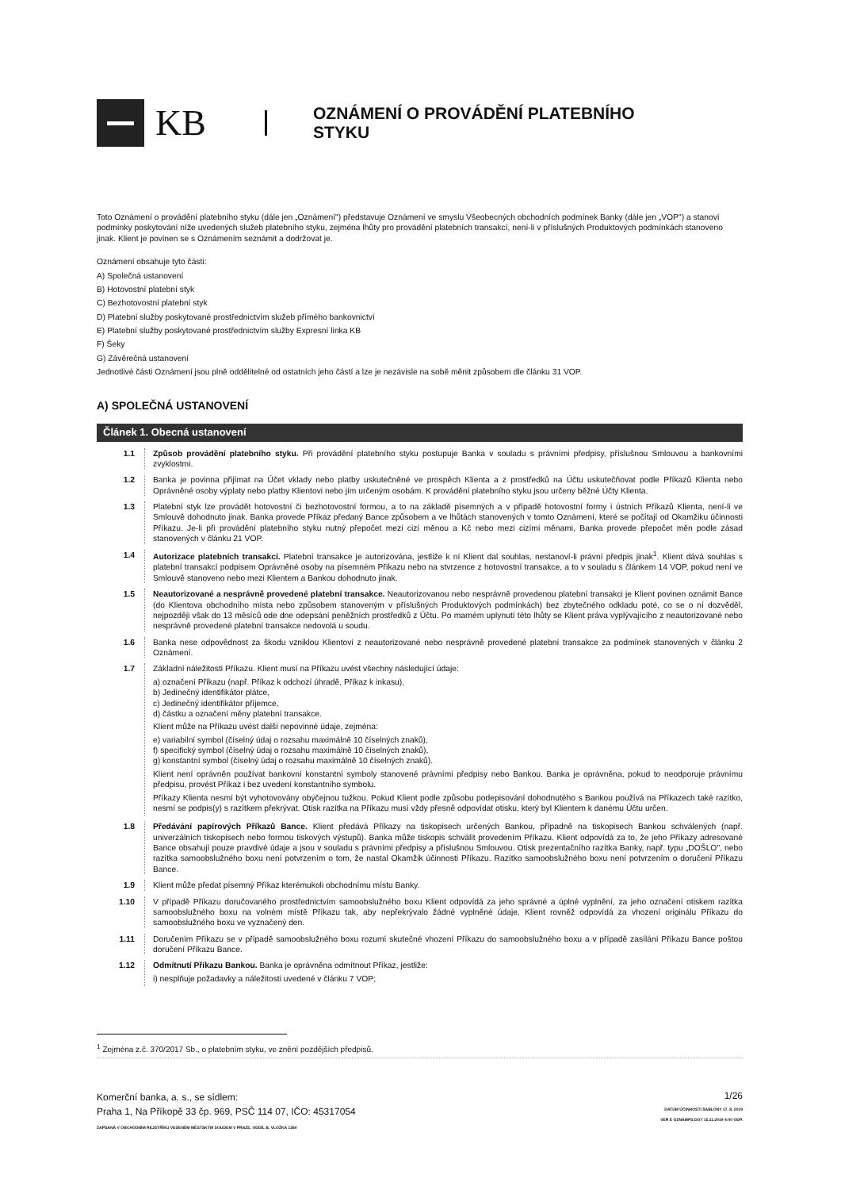KB
OZNÁMENÍ O PROVÁDĚNÍ PLATEBNÍHO
STYKU
Toto Oznámení o provádění platebního styku (dále jen „Oznámení") představuje Oznámení ve smyslu Všeobecných obchodních podmínek Banky (dále jen „VOP") a stanoví podmínky poskytování níže uvedených služeb platebního styku, zejména lhůty pro provádění platebních transakcí, není-li v příslušných Produktových podmínkách stanoveno jinak. Klient je povinen se s Oznámením seznámit a dodržovat je.
Oznámení obsahuje tyto části:
A) Společná ustanovení
B) Hotovostní platební styk
C) Bezhotovostní platební styk
D) Platební služby poskytované prostřednictvím služeb přímého bankovnictví
E) Platební služby poskytované prostřednictvím služby Expresní linka KB
F) Šeky
G) Závěrečná ustanovení
Jednotlivé části Oznámení jsou plně oddělitelné od ostatních jeho částí a lze je nezávisle na sobě měnit způsobem dle článku 31 VOP.
A) SPOLEČNÁ USTANOVENÍ
Článek 1. Obecná ustanovení
1.1 Způsob provádění platebního styku. Při provádění platebního styku postupuje Banka v souladu s právními předpisy, příslušnou Smlouvou a bankovními zvyklostmi.
1.2 Banka je povinna přijímat na Účet vklady nebo platby uskutečněné ve prospěch Klienta a z prostředků na Účtu uskutečňovat podle Příkazů Klienta nebo Oprávněné osoby výplaty nebo platby Klientovi nebo jím určeným osobám. K provádění platebního styku jsou určeny běžné Účty Klienta.
1.3 Platební styk lze provádět hotovostní či bezhotovostní formou, a to na základě písemných a v případě hotovostní formy i ústních Příkazů Klienta, není-li ve Smlouvě dohodnuto jinak. Banka provede Příkaz předaný Bance způsobem a ve lhůtách stanovených v tomto Oznámení, které se počítají od Okamžiku účinnosti Příkazu. Je-li při provádění platebního styku nutný přepočet mezi cizí měnou a Kč nebo mezi cizími měnami, Banka provede přepočet měn podle zásad stanovených v článku 21 VOP.
1.4 Autorizace platebních transakcí. Platební transakce je autorizována, jestliže k ní Klient dal souhlas, nestanoví-li právní předpis jinak<sup>1</sup>. Klient dává souhlas s platební transakcí podpisem Oprávněné osoby na písemném Příkazu nebo na stvrzence z hotovostní transakce, a to v souladu s článkem 14 VOP, pokud není ve Smlouvě stanoveno nebo mezi Klientem a Bankou dohodnuto jinak.
1.5 Neautorizované a nesprávně provedené platební transakce. Neautorizovanou nebo nesprávně provedenou platební transakci je Klient povinen oznámit Bance (do Klientova obchodního místa nebo způsobem stanoveným v příslušných Produktových podmínkách) bez zbytečného odkladu poté, co se o ní dozvěděl, nejpozději však do 13 měsíců ode dne odepsání peněžních prostředků z Účtu. Po marném uplynutí této lhůty se Klient práva vyplývajícího z neautorizované nebo nesprávně provedené platební transakce nedovolá u soudu.
1.6 Banka nese odpovědnost za škodu vzniklou Klientovi z neautorizované nebo nesprávně provedené platební transakce za podmínek stanovených v článku 2 Oznámení.
1.7 Základní náležitosti Příkazu. Klient musí na Příkazu uvést všechny následující údaje:
a) označení Příkazu (např. Příkaz k odchozí úhradě, Příkaz k inkasu),
b) Jedinečný identifikátor plátce,
c) Jedinečný identifikátor příjemce,
d) částku a označení měny platební transakce.
Klient může na Příkazu uvést další nepovinné údaje, zejména:
e) variabilní symbol (číselný údaj o rozsahu maximálně 10 číselných znaků),
f) specifický symbol (číselný údaj o rozsahu maximálně 10 číselných znaků),
g) konstantní symbol (číselný údaj o rozsahu maximálně 10 číselných znaků).
Klient není oprávněn používat bankovní konstantní symboly stanovené právními předpisy nebo Bankou. Banka je oprávněna, pokud to neodporuje právnímu předpisu, provést Příkaz i bez uvedení konstantního symbolu.
Příkazy Klienta nesmí být vyhotovovány obyčejnou tužkou. Pokud Klient podle způsobu podepisování dohodnutého s Bankou používá na Příkazech také razítko, nesmí se podpis(y) s razítkem překrývat. Otisk razítka na Příkazu musí vždy přesně odpovídat otisku, který byl Klientem k danému Účtu určen.
1.8 Předávání papírových Příkazů Bance. Klient předává Příkazy na tiskopisech určených Bankou, případně na tiskopisech Bankou schválených (např. univerzálních tiskopisech nebo formou tiskových výstupů). Banka může tiskopis schválit provedením Příkazu. Klient odpovídá za to, že jeho Příkazy adresované Bance obsahují pouze pravdivé údaje a jsou v souladu s právními předpisy a příslušnou Smlouvou. Otisk prezentačního razítka Banky, např. typu „DOŠLO", nebo razítka samoobslužného boxu není potvrzením o tom, že nastal Okamžik účinnosti Příkazu. Razítko samoobslužného boxu není potvrzením o doručení Příkazu Bance.
1.9 Klient může předat písemný Příkaz kterémukoli obchodnímu místu Banky.
1.10 V případě Příkazu doručovaného prostřednictvím samoobslužného boxu Klient odpovídá za jeho správné a úplné vyplnění, za jeho označení otiskem razítka samoobslužného boxu na volném místě Příkazu tak, aby nepřekrývalo žádné vyplněné údaje. Klient rovněž odpovídá za vhození originálu Příkazu do samoobslužného boxu ve vyznačený den.
1.11 Doručením Příkazu se v případě samoobslužného boxu rozumí skutečné vhození Příkazu do samoobslužného boxu a v případě zasílání Příkazu Bance poštou doručení Příkazu Bance.
1.12 Odmítnutí Příkazu Bankou. Banka je oprávněna odmítnout Příkaz, jestliže:
i) nesplňuje požadavky a náležitosti uvedené v článku 7 VOP;
<sup>1</sup> Zejména z.č. 370/2017 Sb., o platebním styku, ve znění pozdějších předpisů.
Komerční banka, a. s., se sídlem:
Praha 1, Na Příkopě 33 čp. 969, PSČ 114 07, IČO: 45317054
ZAPSANÁ V OBCHODNÍM REJSTŘÍKU VEDENÉM MĚSTSKÝM SOUDEM V PRAZE, ODDÍL B, VLOŽKA 1360
1/26
DATUM ÚČINNOSTI ŠABLONY 17. 8. 2019
VER E OZNAMPS.DOT 15.11.2019 4:00 ODP.